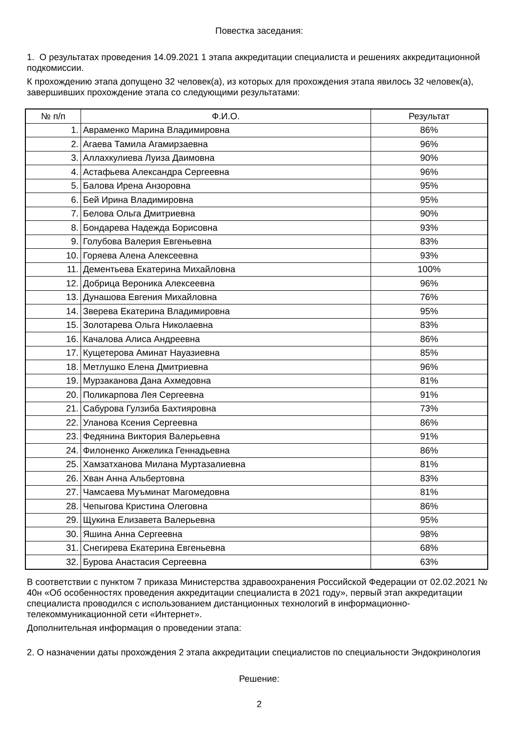Повестка заседания:
1. О результатах проведения 14.09.2021 1 этапа аккредитации специалиста и решениях аккредитационной подкомиссии.
К прохождению этапа допущено 32 человек(а), из которых для прохождения этапа явилось 32 человек(а), завершивших прохождение этапа со следующими результатами:
| № п/п | Ф.И.О. | Результат |
| --- | --- | --- |
| 1. | Авраменко Марина Владимировна | 86% |
| 2. | Агаева Тамила Агамирзаевна | 96% |
| 3. | Аллахкулиева Луиза Даимовна | 90% |
| 4. | Астафьева Александра Сергеевна | 96% |
| 5. | Балова Ирена Анзоровна | 95% |
| 6. | Бей Ирина Владимировна | 95% |
| 7. | Белова Ольга Дмитриевна | 90% |
| 8. | Бондарева Надежда Борисовна | 93% |
| 9. | Голубова Валерия Евгеньевна | 83% |
| 10. | Горяева Алена Алексеевна | 93% |
| 11. | Дементьева Екатерина Михайловна | 100% |
| 12. | Добрица Вероника Алексеевна | 96% |
| 13. | Дунашова Евгения Михайловна | 76% |
| 14. | Зверева Екатерина Владимировна | 95% |
| 15. | Золотарева Ольга Николаевна | 83% |
| 16. | Качалова Алиса Андреевна | 86% |
| 17. | Кущетерова Аминат Науазиевна | 85% |
| 18. | Метлушко Елена Дмитриевна | 96% |
| 19. | Мурзаканова Дана Ахмедовна | 81% |
| 20. | Поликарпова Лея Сергеевна | 91% |
| 21. | Сабурова Гулзиба Бахтияровна | 73% |
| 22. | Уланова Ксения Сергеевна | 86% |
| 23. | Федянина Виктория Валерьевна | 91% |
| 24. | Филоненко Анжелика Геннадьевна | 86% |
| 25. | Хамзатханова Милана Муртазалиевна | 81% |
| 26. | Хван Анна Альбертовна | 83% |
| 27. | Чамсаева Муъминат Магомедовна | 81% |
| 28. | Чепыгова Кристина Олеговна | 86% |
| 29. | Щукина Елизавета Валерьевна | 95% |
| 30. | Яшина Анна Сергеевна | 98% |
| 31. | Снегирева Екатерина Евгеньевна | 68% |
| 32. | Бурова Анастасия Сергеевна | 63% |
В соответствии с пунктом 7 приказа Министерства здравоохранения Российской Федерации от 02.02.2021 № 40н «Об особенностях проведения аккредитации специалиста в 2021 году», первый этап аккредитации специалиста проводился с использованием дистанционных технологий в информационно-телекоммуникационной сети «Интернет».
Дополнительная информация о проведении этапа:
2. О назначении даты прохождения 2 этапа аккредитации специалистов по специальности Эндокринология
Решение:
2